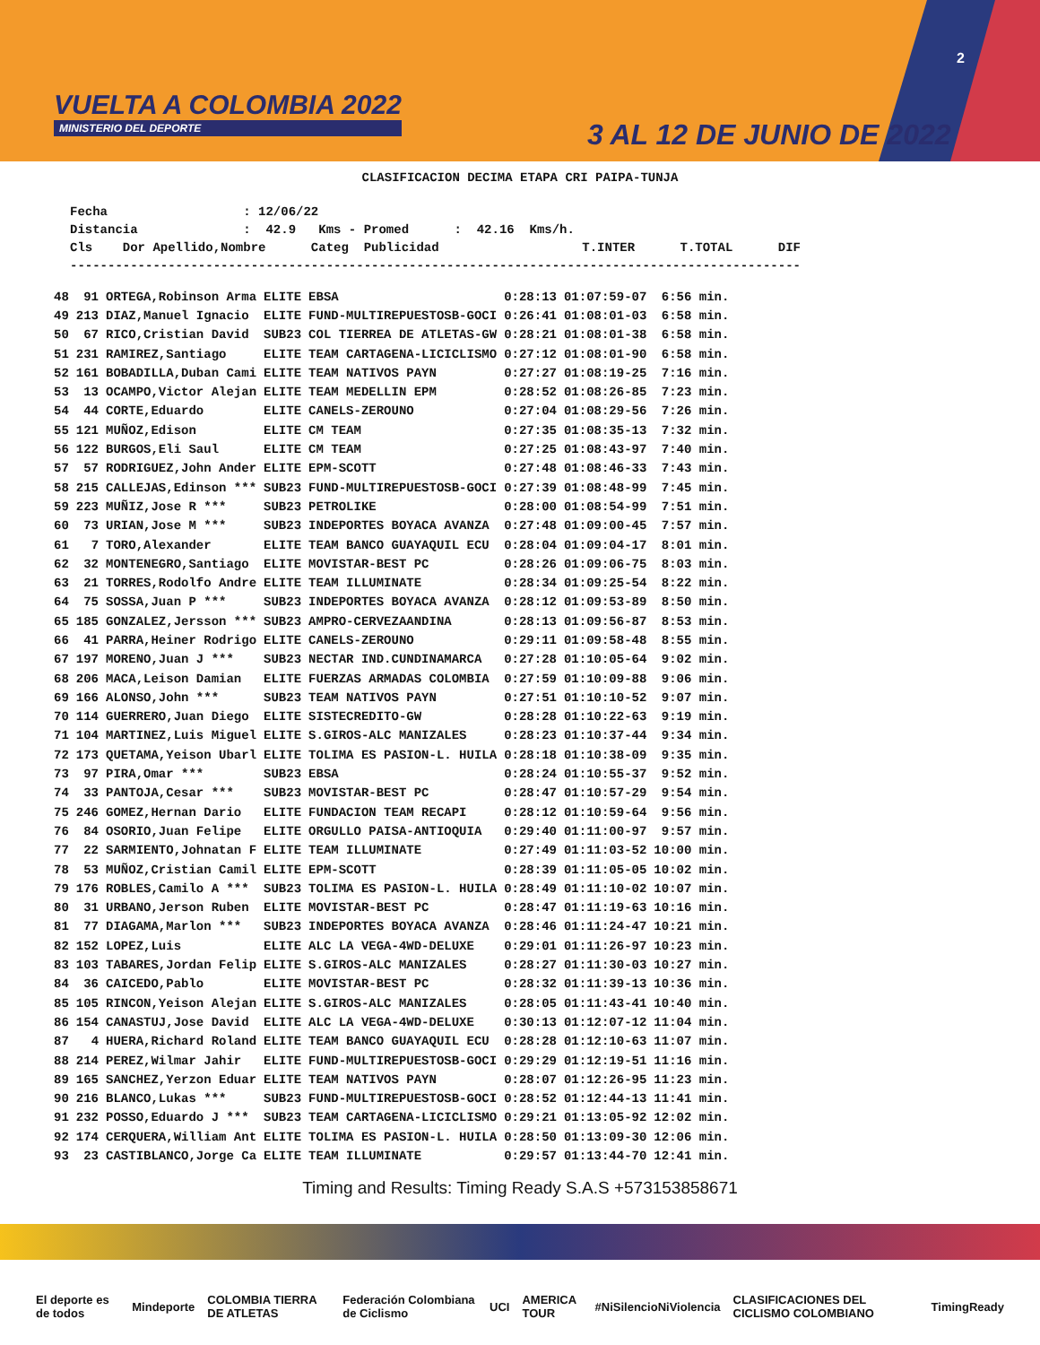VUELTA A COLOMBIA 2022
MINISTERIO DEL DEPORTE
3 AL 12 DE JUNIO DE 2022
2
CLASIFICACION DECIMA ETAPA CRI PAIPA-TUNJA
Fecha : 12/06/22 Distancia : 42.9 Kms - Promed : 42.16 Kms/h. Cls Dor Apellido,Nombre Categ Publicidad T.INTER T.TOTAL DIF -------------------------------------------------------------------------------------------------
| 48 | 91 | ORTEGA,Robinson Arma | ELITE | EBSA | 0:28:13 | 01:07:59-07 | 6:56 min. |
| 49 | 213 | DIAZ,Manuel Ignacio | ELITE | FUND-MULTIREPUESTOSB-GOCI | 0:26:41 | 01:08:01-03 | 6:58 min. |
| 50 | 67 | RICO,Cristian David | SUB23 | COL TIERREA DE ATLETAS-GW | 0:28:21 | 01:08:01-38 | 6:58 min. |
| 51 | 231 | RAMIREZ,Santiago | ELITE | TEAM CARTAGENA-LICICLISMO | 0:27:12 | 01:08:01-90 | 6:58 min. |
| 52 | 161 | BOBADILLA,Duban Cami | ELITE | TEAM NATIVOS PAYN | 0:27:27 | 01:08:19-25 | 7:16 min. |
| 53 | 13 | OCAMPO,Victor Alejan | ELITE | TEAM MEDELLIN EPM | 0:28:52 | 01:08:26-85 | 7:23 min. |
| 54 | 44 | CORTE,Eduardo | ELITE | CANELS-ZEROUNO | 0:27:04 | 01:08:29-56 | 7:26 min. |
| 55 | 121 | MUÑOZ,Edison | ELITE | CM TEAM | 0:27:35 | 01:08:35-13 | 7:32 min. |
| 56 | 122 | BURGOS,Eli Saul | ELITE | CM TEAM | 0:27:25 | 01:08:43-97 | 7:40 min. |
| 57 | 57 | RODRIGUEZ,John Ander | ELITE | EPM-SCOTT | 0:27:48 | 01:08:46-33 | 7:43 min. |
| 58 | 215 | CALLEJAS,Edinson *** | SUB23 | FUND-MULTIREPUESTOSB-GOCI | 0:27:39 | 01:08:48-99 | 7:45 min. |
| 59 | 223 | MUÑIZ,Jose R *** | SUB23 | PETROLIKE | 0:28:00 | 01:08:54-99 | 7:51 min. |
| 60 | 73 | URIAN,Jose M *** | SUB23 | INDEPORTES BOYACA AVANZA | 0:27:48 | 01:09:00-45 | 7:57 min. |
| 61 | 7 | TORO,Alexander | ELITE | TEAM BANCO GUAYAQUIL ECU | 0:28:04 | 01:09:04-17 | 8:01 min. |
| 62 | 32 | MONTENEGRO,Santiago | ELITE | MOVISTAR-BEST PC | 0:28:26 | 01:09:06-75 | 8:03 min. |
| 63 | 21 | TORRES,Rodolfo Andre | ELITE | TEAM ILLUMINATE | 0:28:34 | 01:09:25-54 | 8:22 min. |
| 64 | 75 | SOSSA,Juan P *** | SUB23 | INDEPORTES BOYACA AVANZA | 0:28:12 | 01:09:53-89 | 8:50 min. |
| 65 | 185 | GONZALEZ,Jersson *** | SUB23 | AMPRO-CERVEZAANDINA | 0:28:13 | 01:09:56-87 | 8:53 min. |
| 66 | 41 | PARRA,Heiner Rodrigo | ELITE | CANELS-ZEROUNO | 0:29:11 | 01:09:58-48 | 8:55 min. |
| 67 | 197 | MORENO,Juan J *** | SUB23 | NECTAR IND.CUNDINAMARCA | 0:27:28 | 01:10:05-64 | 9:02 min. |
| 68 | 206 | MACA,Leison Damian | ELITE | FUERZAS ARMADAS COLOMBIA | 0:27:59 | 01:10:09-88 | 9:06 min. |
| 69 | 166 | ALONSO,John *** | SUB23 | TEAM NATIVOS PAYN | 0:27:51 | 01:10:10-52 | 9:07 min. |
| 70 | 114 | GUERRERO,Juan Diego | ELITE | SISTECREDITO-GW | 0:28:28 | 01:10:22-63 | 9:19 min. |
| 71 | 104 | MARTINEZ,Luis Miguel | ELITE | S.GIROS-ALC MANIZALES | 0:28:23 | 01:10:37-44 | 9:34 min. |
| 72 | 173 | QUETAMA,Yeison Ubarl | ELITE | TOLIMA ES PASION-L. HUILA | 0:28:18 | 01:10:38-09 | 9:35 min. |
| 73 | 97 | PIRA,Omar *** | SUB23 | EBSA | 0:28:24 | 01:10:55-37 | 9:52 min. |
| 74 | 33 | PANTOJA,Cesar *** | SUB23 | MOVISTAR-BEST PC | 0:28:47 | 01:10:57-29 | 9:54 min. |
| 75 | 246 | GOMEZ,Hernan Dario | ELITE | FUNDACION TEAM RECAPI | 0:28:12 | 01:10:59-64 | 9:56 min. |
| 76 | 84 | OSORIO,Juan Felipe | ELITE | ORGULLO PAISA-ANTIOQUIA | 0:29:40 | 01:11:00-97 | 9:57 min. |
| 77 | 22 | SARMIENTO,Johnatan F | ELITE | TEAM ILLUMINATE | 0:27:49 | 01:11:03-52 | 10:00 min. |
| 78 | 53 | MUÑOZ,Cristian Camil | ELITE | EPM-SCOTT | 0:28:39 | 01:11:05-05 | 10:02 min. |
| 79 | 176 | ROBLES,Camilo A *** | SUB23 | TOLIMA ES PASION-L. HUILA | 0:28:49 | 01:11:10-02 | 10:07 min. |
| 80 | 31 | URBANO,Jerson Ruben | ELITE | MOVISTAR-BEST PC | 0:28:47 | 01:11:19-63 | 10:16 min. |
| 81 | 77 | DIAGAMA,Marlon *** | SUB23 | INDEPORTES BOYACA AVANZA | 0:28:46 | 01:11:24-47 | 10:21 min. |
| 82 | 152 | LOPEZ,Luis | ELITE | ALC LA VEGA-4WD-DELUXE | 0:29:01 | 01:11:26-97 | 10:23 min. |
| 83 | 103 | TABARES,Jordan Felip | ELITE | S.GIROS-ALC MANIZALES | 0:28:27 | 01:11:30-03 | 10:27 min. |
| 84 | 36 | CAICEDO,Pablo | ELITE | MOVISTAR-BEST PC | 0:28:32 | 01:11:39-13 | 10:36 min. |
| 85 | 105 | RINCON,Yeison Alejan | ELITE | S.GIROS-ALC MANIZALES | 0:28:05 | 01:11:43-41 | 10:40 min. |
| 86 | 154 | CANASTUJ,Jose David | ELITE | ALC LA VEGA-4WD-DELUXE | 0:30:13 | 01:12:07-12 | 11:04 min. |
| 87 | 4 | HUERA,Richard Roland | ELITE | TEAM BANCO GUAYAQUIL ECU | 0:28:28 | 01:12:10-63 | 11:07 min. |
| 88 | 214 | PEREZ,Wilmar Jahir | ELITE | FUND-MULTIREPUESTOSB-GOCI | 0:29:29 | 01:12:19-51 | 11:16 min. |
| 89 | 165 | SANCHEZ,Yerzon Eduar | ELITE | TEAM NATIVOS PAYN | 0:28:07 | 01:12:26-95 | 11:23 min. |
| 90 | 216 | BLANCO,Lukas *** | SUB23 | FUND-MULTIREPUESTOSB-GOCI | 0:28:52 | 01:12:44-13 | 11:41 min. |
| 91 | 232 | POSSO,Eduardo J *** | SUB23 | TEAM CARTAGENA-LICICLISMO | 0:29:21 | 01:13:05-92 | 12:02 min. |
| 92 | 174 | CERQUERA,William Ant | ELITE | TOLIMA ES PASION-L. HUILA | 0:28:50 | 01:13:09-30 | 12:06 min. |
| 93 | 23 | CASTIBLANCO,Jorge Ca | ELITE | TEAM ILLUMINATE | 0:29:57 | 01:13:44-70 | 12:41 min. |
Timing and Results: Timing Ready S.A.S +573153858671
El deporte es de todos Mindeporte COLOMBIA TIERRA DE ATLETAS Federación Colombiana de Ciclismo UCI AMERICA TOUR #NiSilencioNiViolencia CLASIFICACIONES DEL CICLISMO COLOMBIANO TimingReady